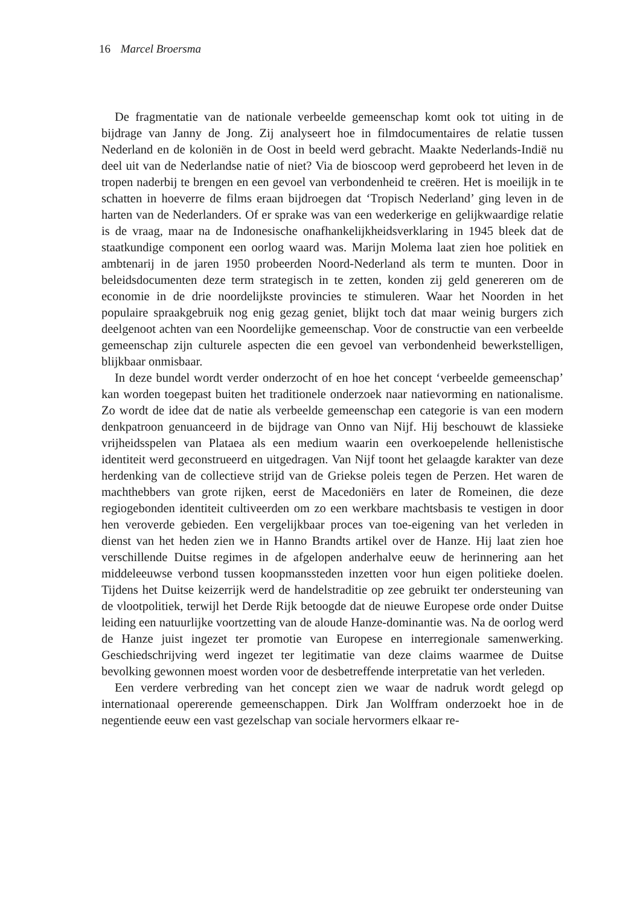16 Marcel Broersma
De fragmentatie van de nationale verbeelde gemeenschap komt ook tot uiting in de bijdrage van Janny de Jong. Zij analyseert hoe in filmdocumentaires de relatie tussen Nederland en de koloniën in de Oost in beeld werd gebracht. Maakte Nederlands-Indië nu deel uit van de Nederlandse natie of niet? Via de bioscoop werd geprobeerd het leven in de tropen naderbij te brengen en een gevoel van verbondenheid te creëren. Het is moeilijk in te schatten in hoeverre de films eraan bijdroegen dat ‘Tropisch Nederland’ ging leven in de harten van de Nederlanders. Of er sprake was van een wederkerige en gelijkwaardige relatie is de vraag, maar na de Indonesische onafhankelijkheidsverklaring in 1945 bleek dat de staatkundige component een oorlog waard was. Marijn Molema laat zien hoe politiek en ambtenarij in de jaren 1950 probeerden Noord-Nederland als term te munten. Door in beleidsdocumenten deze term strategisch in te zetten, konden zij geld genereren om de economie in de drie noordelijkste provincies te stimuleren. Waar het Noorden in het populaire spraakgebruik nog enig gezag geniet, blijkt toch dat maar weinig burgers zich deelgenoot achten van een Noordelijke gemeenschap. Voor de constructie van een verbeelde gemeenschap zijn culturele aspecten die een gevoel van verbondenheid bewerkstelligen, blijkbaar onmisbaar.
In deze bundel wordt verder onderzocht of en hoe het concept ‘verbeelde gemeenschap’ kan worden toegepast buiten het traditionele onderzoek naar natievorming en nationalisme. Zo wordt de idee dat de natie als verbeelde gemeenschap een categorie is van een modern denkpatroon genuanceerd in de bijdrage van Onno van Nijf. Hij beschouwt de klassieke vrijheidsspelen van Plataea als een medium waarin een overkoepelende hellenistische identiteit werd geconstrueerd en uitgedragen. Van Nijf toont het gelaagde karakter van deze herdenking van de collectieve strijd van de Griekse poleis tegen de Perzen. Het waren de machthebbers van grote rijken, eerst de Macedoniërs en later de Romeinen, die deze regiogebonden identiteit cultiveerden om zo een werkbare machtsbasis te vestigen in door hen veroverde gebieden. Een vergelijkbaar proces van toe-eigening van het verleden in dienst van het heden zien we in Hanno Brandts artikel over de Hanze. Hij laat zien hoe verschillende Duitse regimes in de afgelopen anderhalve eeuw de herinnering aan het middeleeuwse verbond tussen koopmanssteden inzetten voor hun eigen politieke doelen. Tijdens het Duitse keizerrijk werd de handelstraditie op zee gebruikt ter ondersteuning van de vlootpolitiek, terwijl het Derde Rijk betoogde dat de nieuwe Europese orde onder Duitse leiding een natuurlijke voortzetting van de aloude Hanze-dominantie was. Na de oorlog werd de Hanze juist ingezet ter promotie van Europese en interregionale samenwerking. Geschiedschrijving werd ingezet ter legitimatie van deze claims waarmee de Duitse bevolking gewonnen moest worden voor de desbetreffende interpretatie van het verleden.
Een verdere verbreding van het concept zien we waar de nadruk wordt gelegd op internationaal opererende gemeenschappen. Dirk Jan Wolffram onderzoekt hoe in de negentiende eeuw een vast gezelschap van sociale hervormers elkaar re-